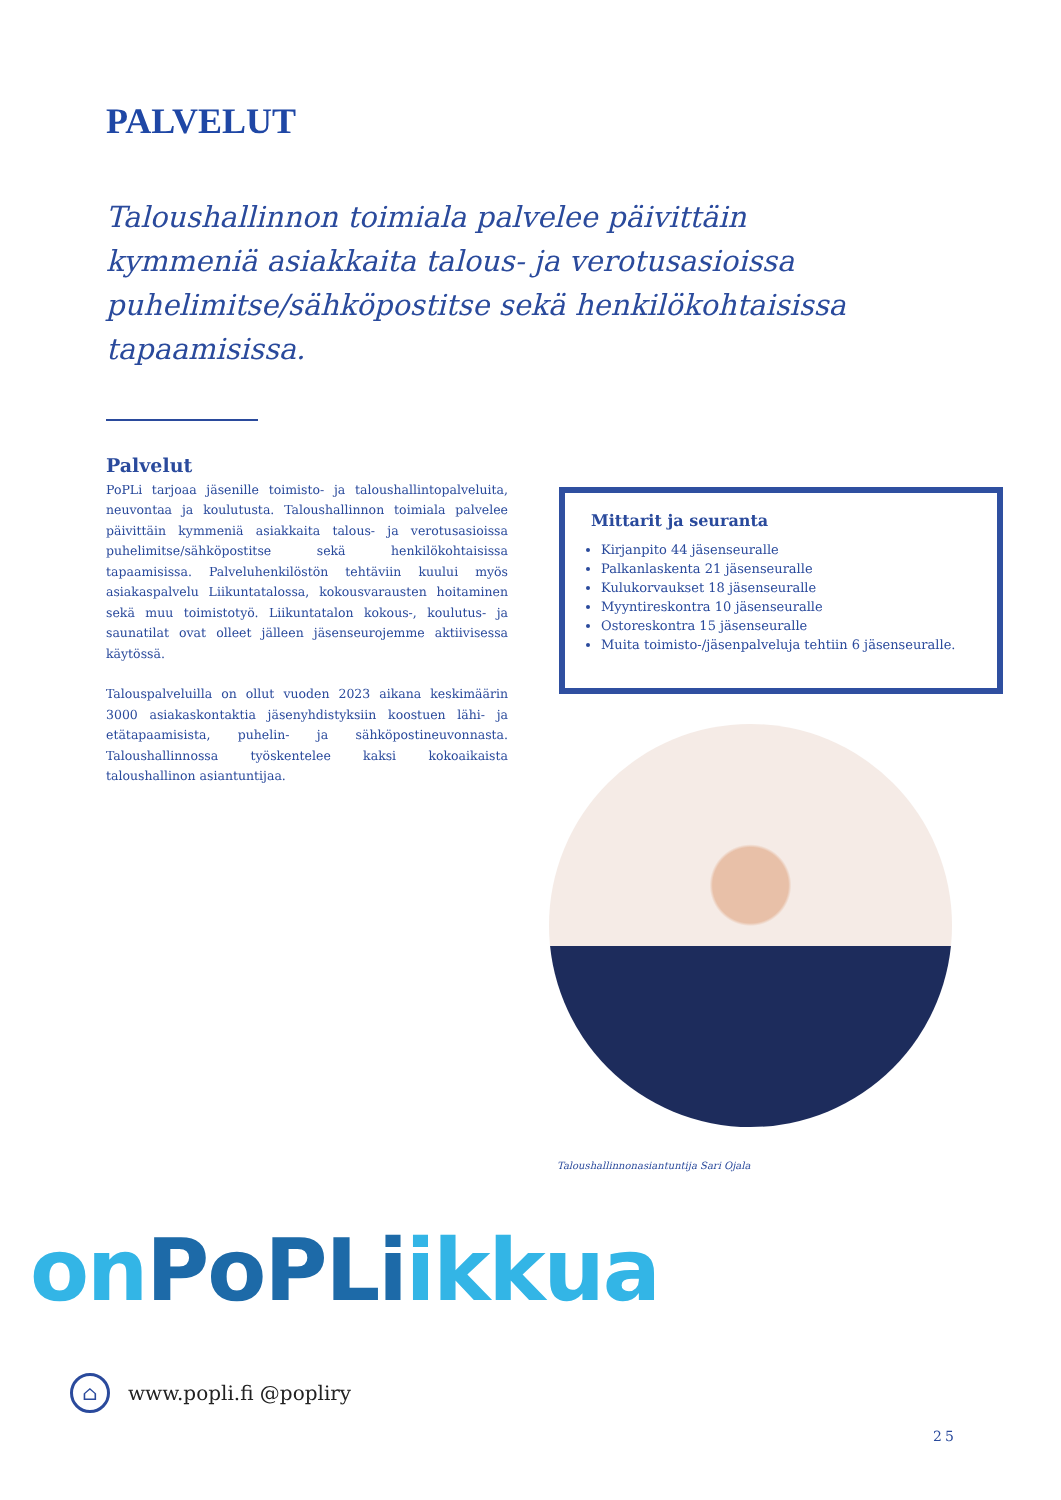PALVELUT
Taloushallinnon toimiala palvelee päivittäin kymmeniä asiakkaita talous- ja verotusasioissa puhelimitse/sähköpostitse sekä henkilökohtaisissa tapaamisissa.
Palvelut
PoPLi tarjoaa jäsenille toimisto- ja taloushallintopalveluita, neuvontaa ja koulutusta. Taloushallinnon toimiala palvelee päivittäin kymmeniä asiakkaita talous- ja verotusasioissa puhelimitse/sähköpostitse sekä henkilökohtaisissa tapaamisissa. Palveluhenkilöstön tehtäviin kuului myös asiakaspalvelu Liikuntatalossa, kokousvarausten hoitaminen sekä muu toimistotyö. Liikuntatalon kokous-, koulutus- ja saunatilat ovat olleet jälleen jäsenseurojemme aktiivisessa käytössä.
Talouspalveluilla on ollut vuoden 2023 aikana keskimäärin 3000 asiakaskontaktia jäsenyhdistyksiin koostuen lähi- ja etätapaamisista, puhelin- ja sähköpostineuvonnasta. Taloushallinnossa työskentelee kaksi kokoaikaista taloushallinon asiantuntijaa.
Mittarit ja seuranta
Kirjanpito 44 jäsenseuralle
Palkanlaskenta 21 jäsenseuralle
Kulukorvaukset 18 jäsenseuralle
Myyntireskontra 10 jäsenseuralle
Ostoreskontra 15 jäsenseuralle
Muita toimisto-/jäsenpalveluja tehtiin 6 jäsenseuralle.
Taloushallinnonasiantuntija Sari Ojala
on PoPLiikkua
⌂
www.popli.fi @popliry
25